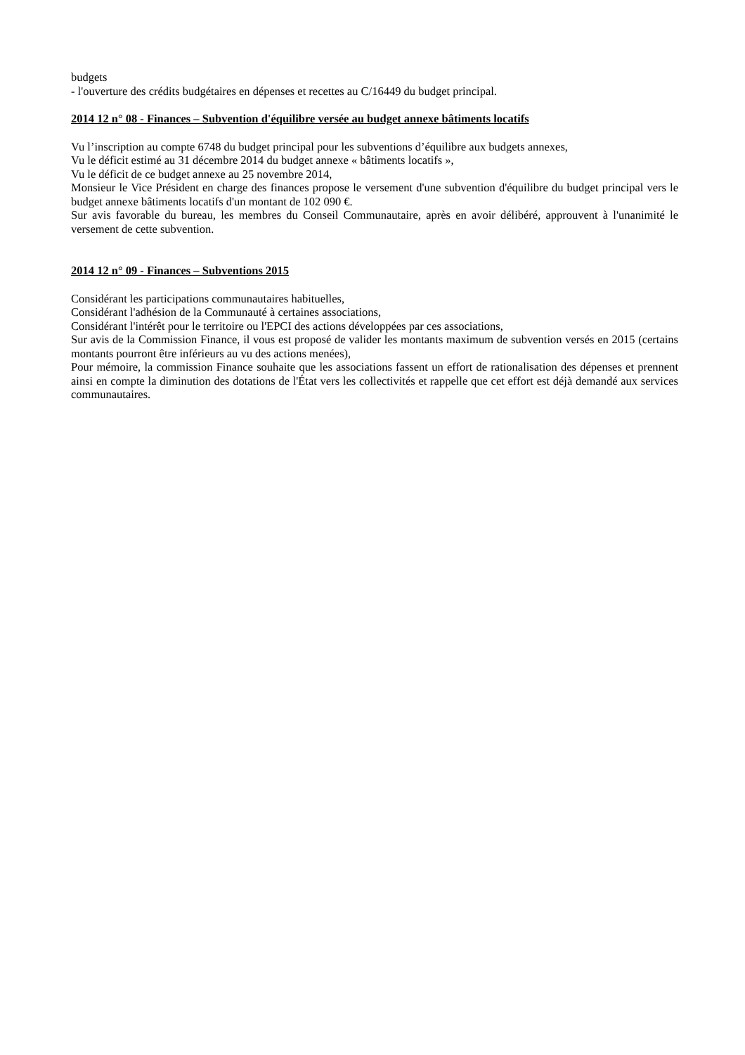budgets
- l'ouverture des crédits budgétaires en dépenses et recettes au C/16449 du budget principal.
2014 12 n° 08 - Finances – Subvention d'équilibre versée au budget annexe bâtiments locatifs
Vu l’inscription au compte 6748 du budget principal pour les subventions d’équilibre aux budgets annexes,
Vu le déficit estimé au 31 décembre 2014 du budget annexe « bâtiments locatifs »,
Vu le déficit de ce budget annexe au 25 novembre 2014,
Monsieur le Vice Président en charge des finances propose le versement d'une subvention d'équilibre du budget principal vers le budget annexe bâtiments locatifs d'un montant de 102 090 €.
Sur avis favorable du bureau, les membres du Conseil Communautaire, après en avoir délibéré, approuvent à l'unanimité le versement de cette subvention.
2014 12 n° 09 - Finances – Subventions 2015
Considérant les participations communautaires habituelles,
Considérant l'adhésion de la Communauté à certaines associations,
Considérant l'intérêt pour le territoire ou l'EPCI des actions développées par ces associations,
Sur avis de la Commission Finance, il vous est proposé de valider les montants maximum de subvention versés en 2015 (certains montants pourront être inférieurs au vu des actions menées),
Pour mémoire, la commission Finance souhaite que les associations fassent un effort de rationalisation des dépenses et prennent ainsi en compte la diminution des dotations de l'État vers les collectivités et rappelle que cet effort est déjà demandé aux services communautaires.